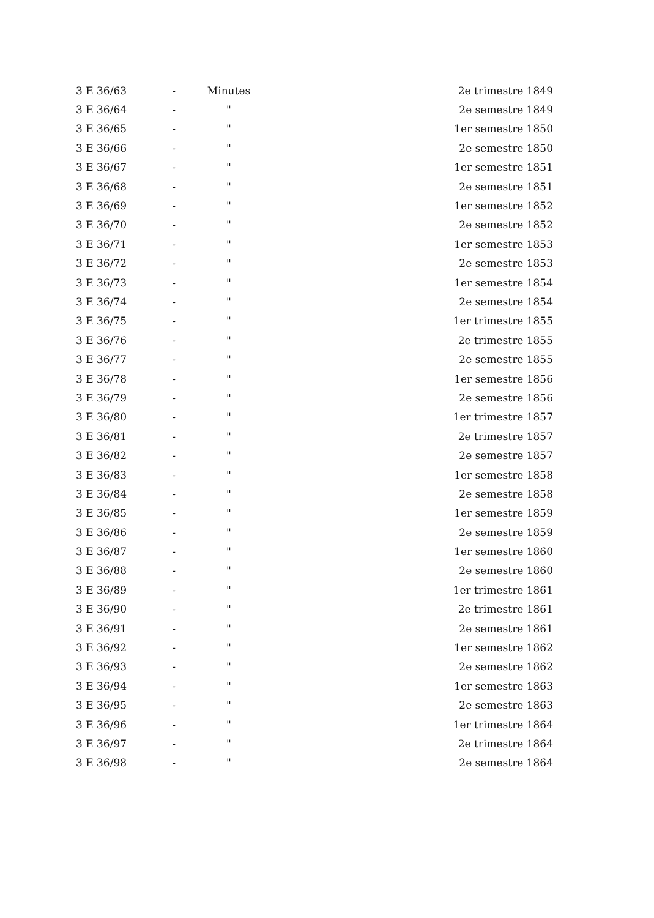| 3 E 36/63 | - | Minutes | 2e trimestre 1849 |
| 3 E 36/64 | - | " | 2e semestre 1849 |
| 3 E 36/65 | - | " | 1er semestre 1850 |
| 3 E 36/66 | - | " | 2e semestre 1850 |
| 3 E 36/67 | - | " | 1er semestre 1851 |
| 3 E 36/68 | - | " | 2e semestre 1851 |
| 3 E 36/69 | - | " | 1er semestre 1852 |
| 3 E 36/70 | - | " | 2e semestre 1852 |
| 3 E 36/71 | - | " | 1er semestre 1853 |
| 3 E 36/72 | - | " | 2e semestre 1853 |
| 3 E 36/73 | - | " | 1er semestre 1854 |
| 3 E 36/74 | - | " | 2e semestre 1854 |
| 3 E 36/75 | - | " | 1er trimestre 1855 |
| 3 E 36/76 | - | " | 2e trimestre 1855 |
| 3 E 36/77 | - | " | 2e semestre 1855 |
| 3 E 36/78 | - | " | 1er semestre 1856 |
| 3 E 36/79 | - | " | 2e semestre 1856 |
| 3 E 36/80 | - | " | 1er trimestre 1857 |
| 3 E 36/81 | - | " | 2e trimestre 1857 |
| 3 E 36/82 | - | " | 2e semestre 1857 |
| 3 E 36/83 | - | " | 1er semestre 1858 |
| 3 E 36/84 | - | " | 2e semestre 1858 |
| 3 E 36/85 | - | " | 1er semestre 1859 |
| 3 E 36/86 | - | " | 2e semestre 1859 |
| 3 E 36/87 | - | " | 1er semestre 1860 |
| 3 E 36/88 | - | " | 2e semestre 1860 |
| 3 E 36/89 | - | " | 1er trimestre 1861 |
| 3 E 36/90 | - | " | 2e trimestre 1861 |
| 3 E 36/91 | - | " | 2e semestre 1861 |
| 3 E 36/92 | - | " | 1er semestre 1862 |
| 3 E 36/93 | - | " | 2e semestre 1862 |
| 3 E 36/94 | - | " | 1er semestre 1863 |
| 3 E 36/95 | - | " | 2e semestre 1863 |
| 3 E 36/96 | - | " | 1er trimestre 1864 |
| 3 E 36/97 | - | " | 2e trimestre 1864 |
| 3 E 36/98 | - | " | 2e semestre 1864 |